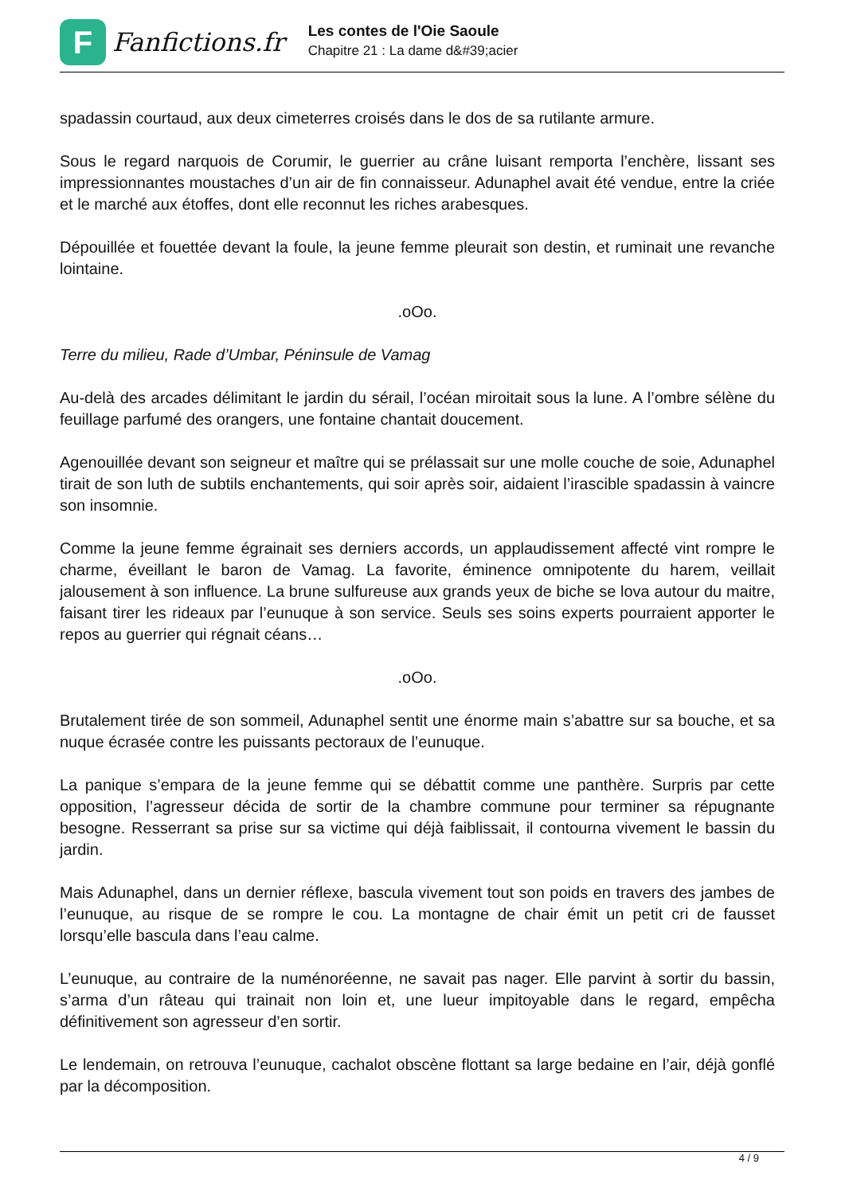F
Fanfictions.fr
Les contes de l'Oie Saoule
Chapitre 21 : La dame d&#39;acier
spadassin courtaud, aux deux cimeterres croisés dans le dos de sa rutilante armure.
Sous le regard narquois de Corumir, le guerrier au crâne luisant remporta l’enchère, lissant ses impressionnantes moustaches d’un air de fin connaisseur. Adunaphel avait été vendue, entre la criée et le marché aux étoffes, dont elle reconnut les riches arabesques.
Dépouillée et fouettée devant la foule, la jeune femme pleurait son destin, et ruminait une revanche lointaine.
.oOo.
Terre du milieu, Rade d’Umbar, Péninsule de Vamag
Au-delà des arcades délimitant le jardin du sérail, l’océan miroitait sous la lune. A l’ombre sélène du feuillage parfumé des orangers, une fontaine chantait doucement.
Agenouillée devant son seigneur et maître qui se prélassait sur une molle couche de soie, Adunaphel tirait de son luth de subtils enchantements, qui soir après soir, aidaient l’irascible spadassin à vaincre son insomnie.
Comme la jeune femme égrainait ses derniers accords, un applaudissement affecté vint rompre le charme, éveillant le baron de Vamag. La favorite, éminence omnipotente du harem, veillait jalousement à son influence. La brune sulfureuse aux grands yeux de biche se lova autour du maitre, faisant tirer les rideaux par l’eunuque à son service. Seuls ses soins experts pourraient apporter le repos au guerrier qui régnait céans…
.oOo.
Brutalement tirée de son sommeil, Adunaphel sentit une énorme main s’abattre sur sa bouche, et sa nuque écrasée contre les puissants pectoraux de l’eunuque.
La panique s’empara de la jeune femme qui se débattit comme une panthère. Surpris par cette opposition, l’agresseur décida de sortir de la chambre commune pour terminer sa répugnante besogne. Resserrant sa prise sur sa victime qui déjà faiblissait, il contourna vivement le bassin du jardin.
Mais Adunaphel, dans un dernier réflexe, bascula vivement tout son poids en travers des jambes de l’eunuque, au risque de se rompre le cou. La montagne de chair émit un petit cri de fausset lorsqu’elle bascula dans l’eau calme.
L’eunuque, au contraire de la numénoréenne, ne savait pas nager. Elle parvint à sortir du bassin, s’arma d’un râteau qui trainait non loin et, une lueur impitoyable dans le regard, empêcha définitivement son agresseur d’en sortir.
Le lendemain, on retrouva l’eunuque, cachalot obscène flottant sa large bedaine en l’air, déjà gonflé par la décomposition.
4 / 9